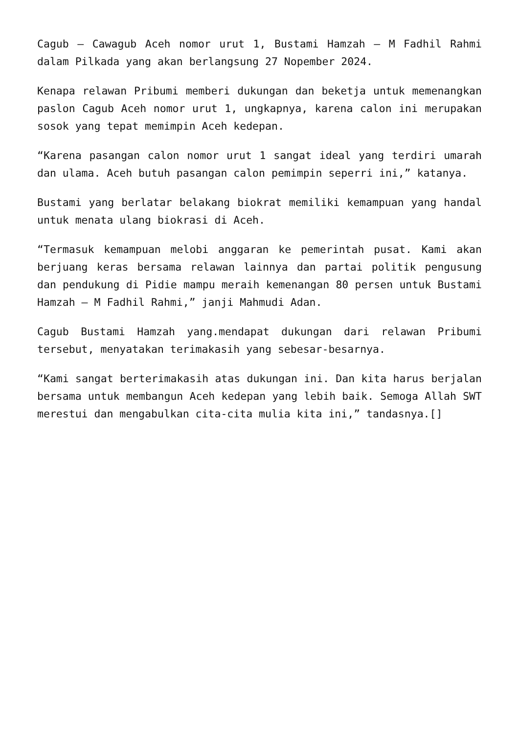Cagub – Cawagub Aceh nomor urut 1, Bustami Hamzah – M Fadhil Rahmi dalam Pilkada yang akan berlangsung 27 Nopember 2024.
Kenapa relawan Pribumi memberi dukungan dan beketja untuk memenangkan paslon Cagub Aceh nomor urut 1, ungkapnya, karena calon ini merupakan sosok yang tepat memimpin Aceh kedepan.
“Karena pasangan calon nomor urut 1 sangat ideal yang terdiri umarah dan ulama. Aceh butuh pasangan calon pemimpin seperri ini,” katanya.
Bustami yang berlatar belakang biokrat memiliki kemampuan yang handal untuk menata ulang biokrasi di Aceh.
“Termasuk kemampuan melobi anggaran ke pemerintah pusat. Kami akan berjuang keras bersama relawan lainnya dan partai politik pengusung dan pendukung di Pidie mampu meraih kemenangan 80 persen untuk Bustami Hamzah – M Fadhil Rahmi,” janji Mahmudi Adan.
Cagub Bustami Hamzah yang.mendapat dukungan dari relawan Pribumi tersebut, menyatakan terimakasih yang sebesar-besarnya.
“Kami sangat berterimakasih atas dukungan ini. Dan kita harus berjalan bersama untuk membangun Aceh kedepan yang lebih baik. Semoga Allah SWT merestui dan mengabulkan cita-cita mulia kita ini,” tandasnya.[]